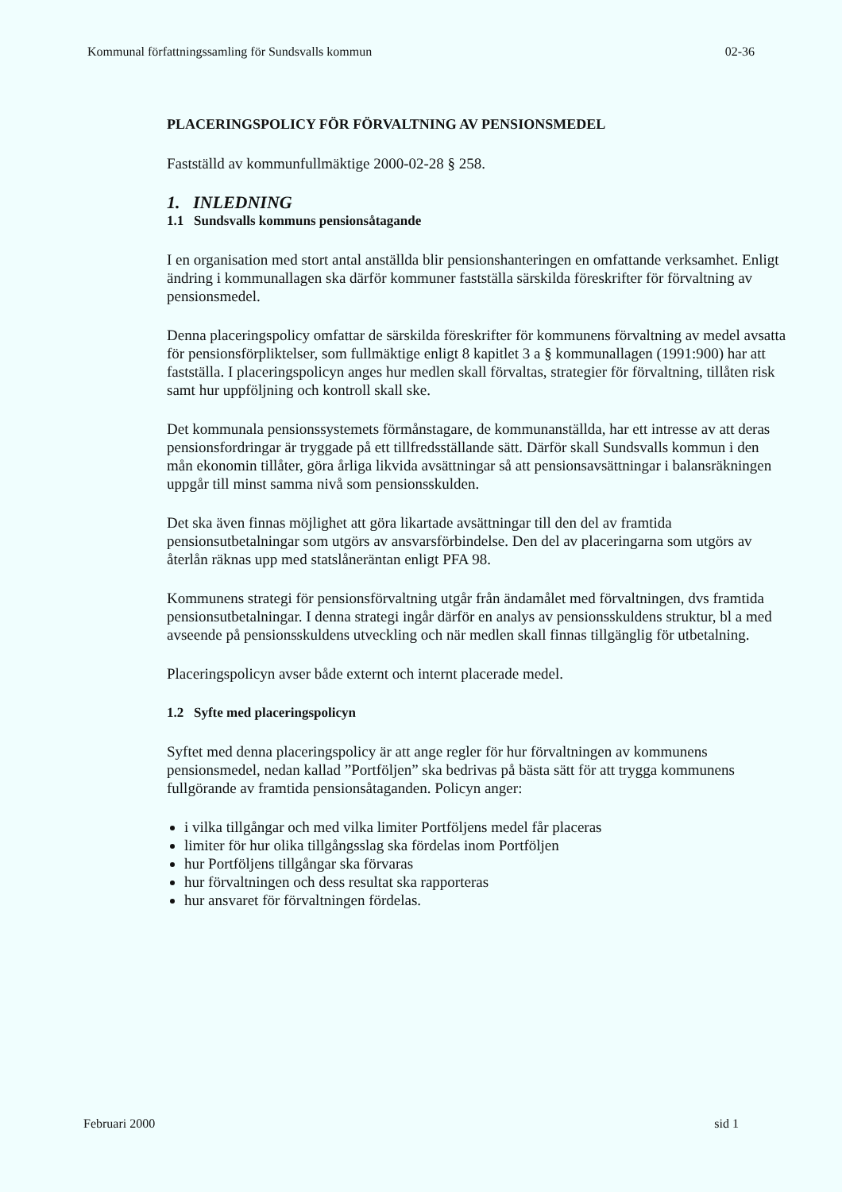Kommunal författningssamling för Sundsvalls kommun 02-36
PLACERINGSPOLICY FÖR FÖRVALTNING AV PENSIONSMEDEL
Fastställd av kommunfullmäktige 2000-02-28 § 258.
1. INLEDNING
1.1 Sundsvalls kommuns pensionsåtagande
I en organisation med stort antal anställda blir pensionshanteringen en omfattande verksamhet. Enligt ändring i kommunallagen ska därför kommuner fastställa särskilda föreskrifter för förvaltning av pensionsmedel.
Denna placeringspolicy omfattar de särskilda föreskrifter för kommunens förvaltning av medel avsatta för pensionsförpliktelser, som fullmäktige enligt 8 kapitlet 3 a § kommunallagen (1991:900) har att fastställa. I placeringspolicyn anges hur medlen skall förvaltas, strategier för förvaltning, tillåten risk samt hur uppföljning och kontroll skall ske.
Det kommunala pensionssystemets förmånstagare, de kommunanställda, har ett intresse av att deras pensionsfordringar är tryggade på ett tillfredsställande sätt. Därför skall Sundsvalls kommun i den mån ekonomin tillåter, göra årliga likvida avsättningar så att pensionsavsättningar i balansräkningen uppgår till minst samma nivå som pensionsskulden.
Det ska även finnas möjlighet att göra likartade avsättningar till den del av framtida pensionsutbetalningar som utgörs av ansvarsförbindelse. Den del av placeringarna som utgörs av återlån räknas upp med statslåneräntan enligt PFA 98.
Kommunens strategi för pensionsförvaltning utgår från ändamålet med förvaltningen, dvs framtida pensionsutbetalningar. I denna strategi ingår därför en analys av pensionsskuldens struktur, bl a med avseende på pensionsskuldens utveckling och när medlen skall finnas tillgänglig för utbetalning.
Placeringspolicyn avser både externt och internt placerade medel.
1.2 Syfte med placeringspolicyn
Syftet med denna placeringspolicy är att ange regler för hur förvaltningen av kommunens pensionsmedel, nedan kallad ”Portföljen” ska bedrivas på bästa sätt för att trygga kommunens fullgörande av framtida pensionsåtaganden. Policyn anger:
i vilka tillgångar och med vilka limiter Portföljens medel får placeras
limiter för hur olika tillgångsslag ska fördelas inom Portföljen
hur Portföljens tillgångar ska förvaras
hur förvaltningen och dess resultat ska rapporteras
hur ansvaret för förvaltningen fördelas.
Februari 2000 sid 1